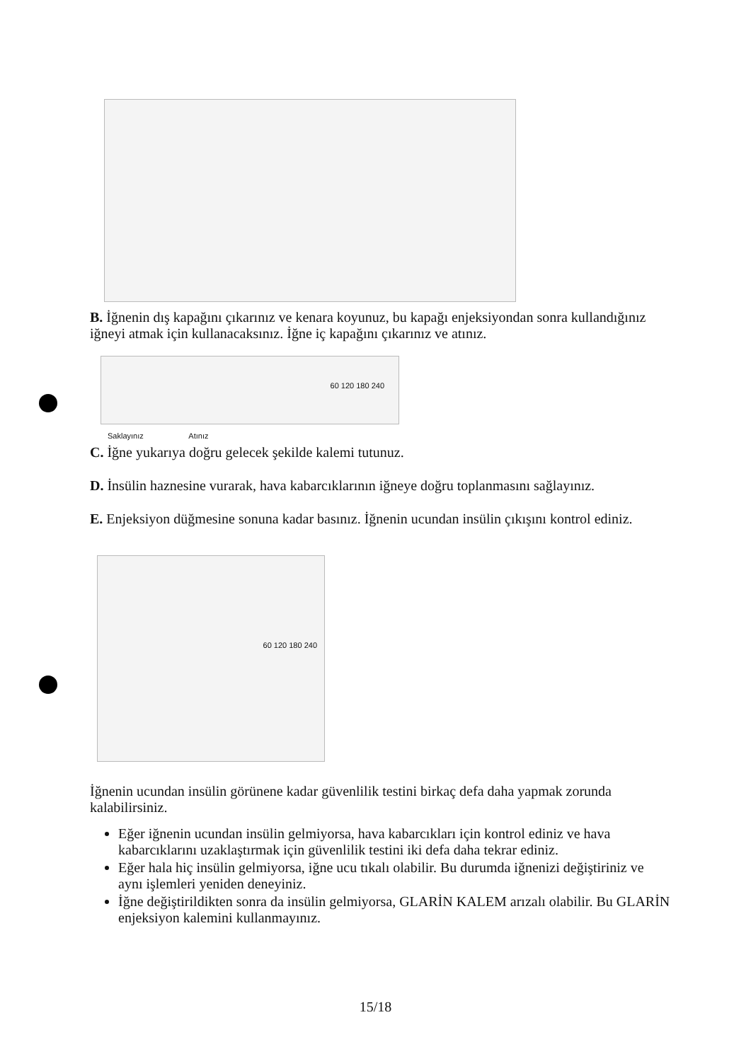B. İğnenin dış kapağını çıkarınız ve kenara koyunuz, bu kapağı enjeksiyondan sonra kullandığınız iğneyi atmak için kullanacaksınız. İğne iç kapağını çıkarınız ve atınız.
60 120 180 240
Saklayınız Atınız
C. İğne yukarıya doğru gelecek şekilde kalemi tutunuz.
D. İnsülin haznesine vurarak, hava kabarcıklarının iğneye doğru toplanmasını sağlayınız.
E. Enjeksiyon düğmesine sonuna kadar basınız. İğnenin ucundan insülin çıkışını kontrol ediniz.
60 120 180 240
İğnenin ucundan insülin görünene kadar güvenlilik testini birkaç defa daha yapmak zorunda kalabilirsiniz.
Eğer iğnenin ucundan insülin gelmiyorsa, hava kabarcıkları için kontrol ediniz ve hava kabarcıklarını uzaklaştırmak için güvenlilik testini iki defa daha tekrar ediniz.
Eğer hala hiç insülin gelmiyorsa, iğne ucu tıkalı olabilir. Bu durumda iğnenizi değiştiriniz ve aynı işlemleri yeniden deneyiniz.
İğne değiştirildikten sonra da insülin gelmiyorsa, GLARİN KALEM arızalı olabilir. Bu GLARİN enjeksiyon kalemini kullanmayınız.
15/18